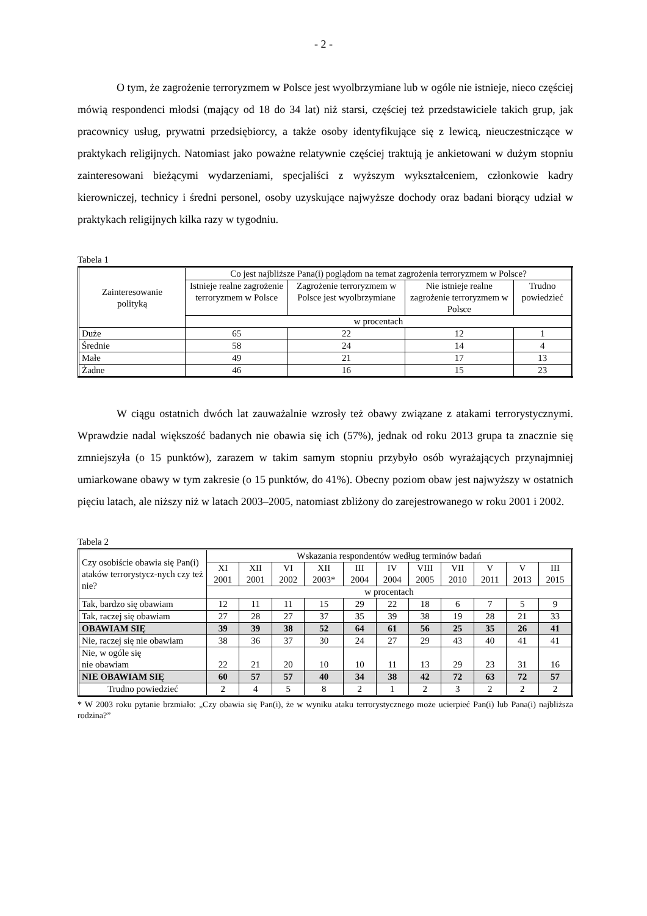- 2 -
O tym, że zagrożenie terroryzmem w Polsce jest wyolbrzymiane lub w ogóle nie istnieje, nieco częściej mówią respondenci młodsi (mający od 18 do 34 lat) niż starsi, częściej też przedstawiciele takich grup, jak pracownicy usług, prywatni przedsiębiorcy, a także osoby identyfikujące się z lewicą, nieuczestniczące w praktykach religijnych. Natomiast jako poważne relatywnie częściej traktują je ankietowani w dużym stopniu zainteresowani bieżącymi wydarzeniami, specjaliści z wyższym wykształceniem, członkowie kadry kierowniczej, technicy i średni personel, osoby uzyskujące najwyższe dochody oraz badani biorący udział w praktykach religijnych kilka razy w tygodniu.
Tabela 1
| Zainteresowanie polityką | Co jest najbliższe Pana(i) poglądom na temat zagrożenia terroryzmem w Polsce? | | | |
| --- | --- | --- | --- | --- |
| | Istnieje realne zagrożenie terroryzmem w Polsce | Zagrożenie terroryzmem w Polsce jest wyolbrzymiane | Nie istnieje realne zagrożenie terroryzmem w Polsce | Trudno powiedzieć |
| | w procentach | | | |
| Duże | 65 | 22 | 12 | 1 |
| Średnie | 58 | 24 | 14 | 4 |
| Małe | 49 | 21 | 17 | 13 |
| Żadne | 46 | 16 | 15 | 23 |
W ciągu ostatnich dwóch lat zauważalnie wzrosły też obawy związane z atakami terrorystycznymi. Wprawdzie nadal większość badanych nie obawia się ich (57%), jednak od roku 2013 grupa ta znacznie się zmniejszyła (o 15 punktów), zarazem w takim samym stopniu przybyło osób wyrażających przynajmniej umiarkowane obawy w tym zakresie (o 15 punktów, do 41%). Obecny poziom obaw jest najwyższy w ostatnich pięciu latach, ale niższy niż w latach 2003–2005, natomiast zbliżony do zarejestrowanego w roku 2001 i 2002.
Tabela 2
| Czy osobiście obawia się Pan(i) ataków terrorystycz-nych czy też nie? | Wskazania respondentów według terminów badań | | | | | | | | | | |
| --- | --- | --- | --- | --- | --- | --- | --- | --- | --- | --- | --- |
| | XI 2001 | XII 2001 | VI 2002 | XII 2003* | III 2004 | IV 2004 | VIII 2005 | VII 2010 | V 2011 | V 2013 | III 2015 |
| | w procentach | | | | | | | | | | |
| Tak, bardzo się obawiam | 12 | 11 | 11 | 15 | 29 | 22 | 18 | 6 | 7 | 5 | 9 |
| Tak, raczej się obawiam | 27 | 28 | 27 | 37 | 35 | 39 | 38 | 19 | 28 | 21 | 33 |
| OBAWIAM SIĘ | 39 | 39 | 38 | 52 | 64 | 61 | 56 | 25 | 35 | 26 | 41 |
| Nie, raczej się nie obawiam | 38 | 36 | 37 | 30 | 24 | 27 | 29 | 43 | 40 | 41 | 41 |
| Nie, w ogóle się nie obawiam | 22 | 21 | 20 | 10 | 10 | 11 | 13 | 29 | 23 | 31 | 16 |
| NIE OBAWIAM SIĘ | 60 | 57 | 57 | 40 | 34 | 38 | 42 | 72 | 63 | 72 | 57 |
| Trudno powiedzieć | 2 | 4 | 5 | 8 | 2 | 1 | 2 | 3 | 2 | 2 | 2 |
* W 2003 roku pytanie brzmiało: „Czy obawia się Pan(i), że w wyniku ataku terrorystycznego może ucierpieć Pan(i) lub Pana(i) najbliższa rodzina?”